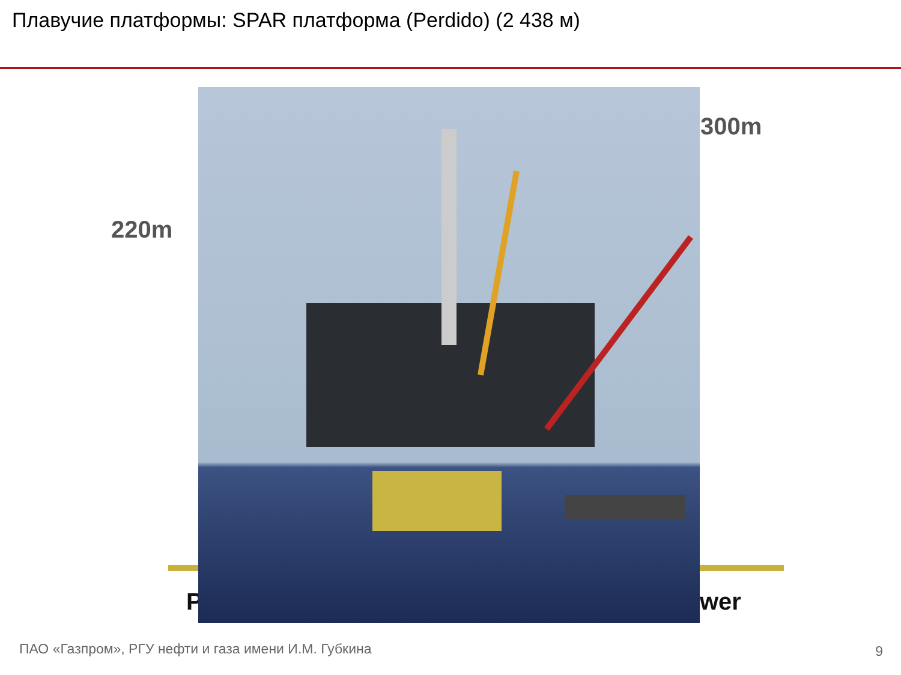Плавучие платформы: SPAR платформа (Perdido) (2 438 м)
220m
300m
P wer
ПАО «Газпром», РГУ нефти и газа имени И.М. Губкина
9